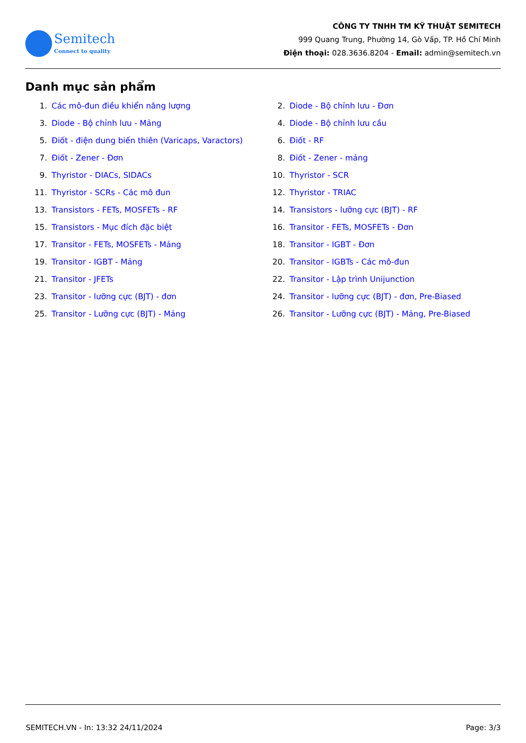Semitech
Connect to quality
CÔNG TY TNHH TM KỸ THUẬT SEMITECH
999 Quang Trung, Phường 14, Gò Vấp, TP. Hồ Chí Minh
Điện thoại: 028.3636.8204 - Email: admin@semitech.vn
Danh mục sản phẩm
1. Các mô-đun điều khiển năng lượng
2. Diode - Bộ chỉnh lưu - Đơn
3. Diode - Bộ chỉnh lưu - Mảng
4. Diode - Bộ chỉnh lưu cầu
5. Điốt - điện dung biến thiên (Varicaps, Varactors)
6. Điốt - RF
7. Điốt - Zener - Đơn
8. Điốt - Zener - mảng
9. Thyristor - DIACs, SIDACs
10. Thyristor - SCR
11. Thyristor - SCRs - Các mô đun
12. Thyristor - TRIAC
13. Transistors - FETs, MOSFETs - RF
14. Transistors - lưỡng cực (BJT) - RF
15. Transistors - Mục đích đặc biệt
16. Transitor - FETs, MOSFETs - Đơn
17. Transitor - FETs, MOSFETs - Mảng
18. Transitor - IGBT - Đơn
19. Transitor - IGBT - Mảng
20. Transitor - IGBTs - Các mô-đun
21. Transitor - JFETs
22. Transitor - Lập trình Unijunction
23. Transitor - lưỡng cực (BJT) - đơn
24. Transitor - lưỡng cực (BJT) - đơn, Pre-Biased
25. Transitor - Lưỡng cực (BJT) - Mảng
26. Transitor - Lưỡng cực (BJT) - Mảng, Pre-Biased
SEMITECH.VN - In: 13:32 24/11/2024 Page: 3/3